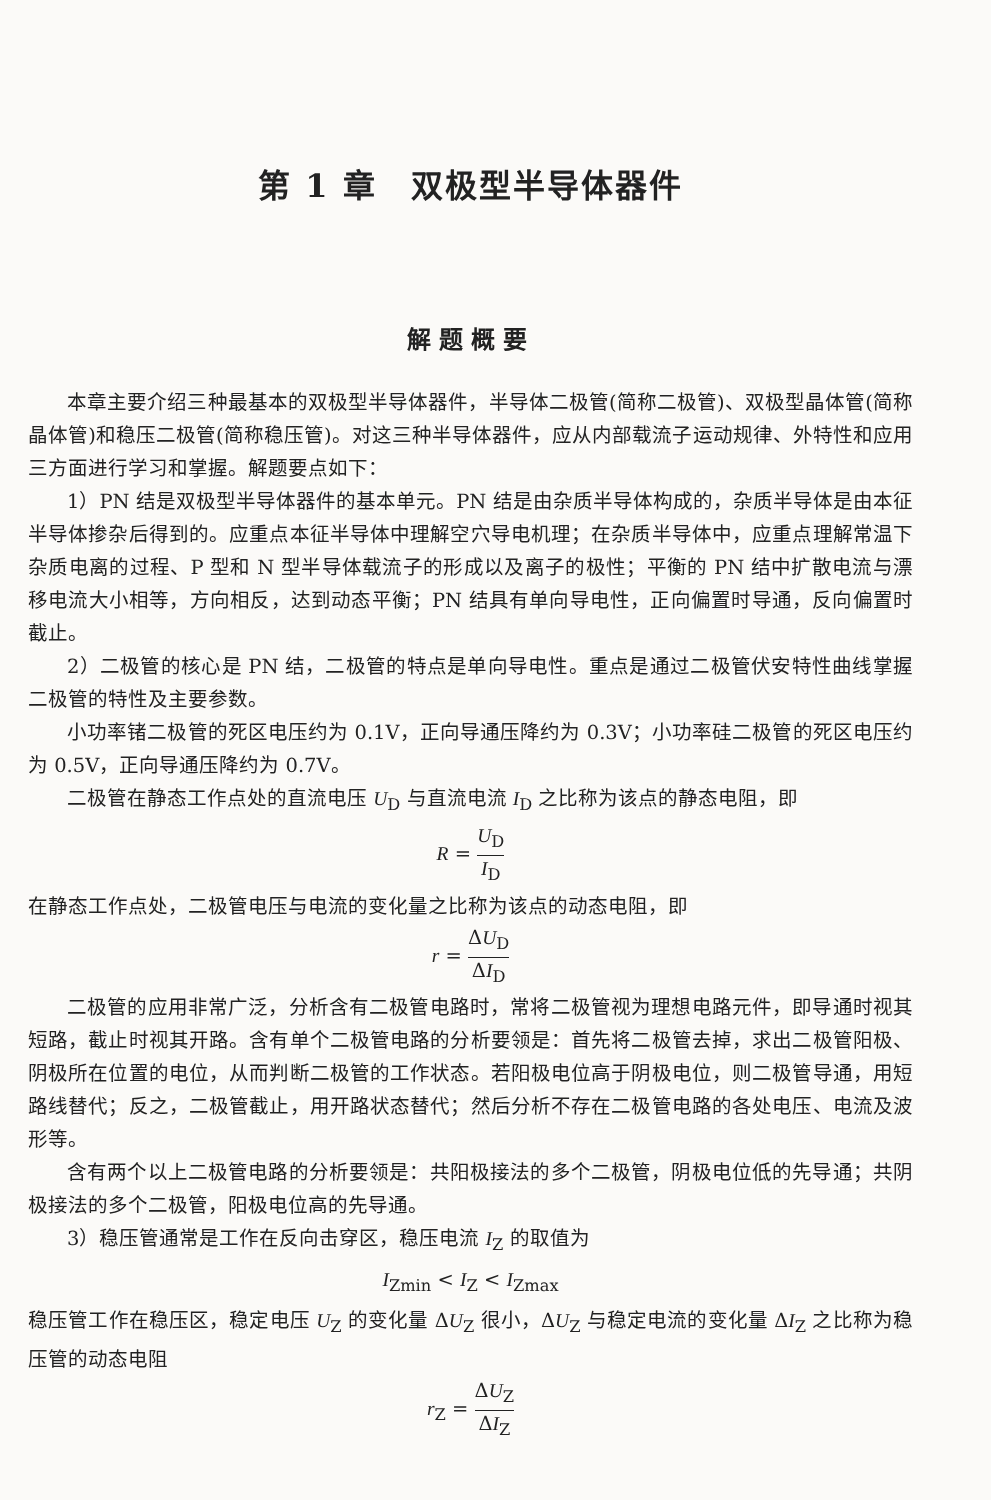第 1 章　双极型半导体器件
解题概要
本章主要介绍三种最基本的双极型半导体器件，半导体二极管(简称二极管)、双极型晶体管(简称晶体管)和稳压二极管(简称稳压管)。对这三种半导体器件，应从内部载流子运动规律、外特性和应用三方面进行学习和掌握。解题要点如下：
1）PN 结是双极型半导体器件的基本单元。PN 结是由杂质半导体构成的，杂质半导体是由本征半导体掺杂后得到的。应重点本征半导体中理解空穴导电机理；在杂质半导体中，应重点理解常温下杂质电离的过程、P 型和 N 型半导体载流子的形成以及离子的极性；平衡的 PN 结中扩散电流与漂移电流大小相等，方向相反，达到动态平衡；PN 结具有单向导电性，正向偏置时导通，反向偏置时截止。
2）二极管的核心是 PN 结，二极管的特点是单向导电性。重点是通过二极管伏安特性曲线掌握二极管的特性及主要参数。
小功率锗二极管的死区电压约为 0.1V，正向导通压降约为 0.3V；小功率硅二极管的死区电压约为 0.5V，正向导通压降约为 0.7V。
二极管在静态工作点处的直流电压 U<sub>D</sub> 与直流电流 I<sub>D</sub> 之比称为该点的静态电阻，即
R = U<sub>D</sub> I<sub>D</sub>
在静态工作点处，二极管电压与电流的变化量之比称为该点的动态电阻，即
r = ΔU<sub>D</sub> ΔI<sub>D</sub>
二极管的应用非常广泛，分析含有二极管电路时，常将二极管视为理想电路元件，即导通时视其短路，截止时视其开路。含有单个二极管电路的分析要领是：首先将二极管去掉，求出二极管阳极、阴极所在位置的电位，从而判断二极管的工作状态。若阳极电位高于阴极电位，则二极管导通，用短路线替代；反之，二极管截止，用开路状态替代；然后分析不存在二极管电路的各处电压、电流及波形等。
含有两个以上二极管电路的分析要领是：共阳极接法的多个二极管，阴极电位低的先导通；共阴极接法的多个二极管，阳极电位高的先导通。
3）稳压管通常是工作在反向击穿区，稳压电流 I<sub>Z</sub> 的取值为
I<sub>Zmin</sub> < I<sub>Z</sub> < I<sub>Zmax</sub>
稳压管工作在稳压区，稳定电压 U<sub>Z</sub> 的变化量 ΔU<sub>Z</sub> 很小，ΔU<sub>Z</sub> 与稳定电流的变化量 ΔI<sub>Z</sub> 之比称为稳压管的动态电阻
r<sub>Z</sub> = ΔU<sub>Z</sub> ΔI<sub>Z</sub>